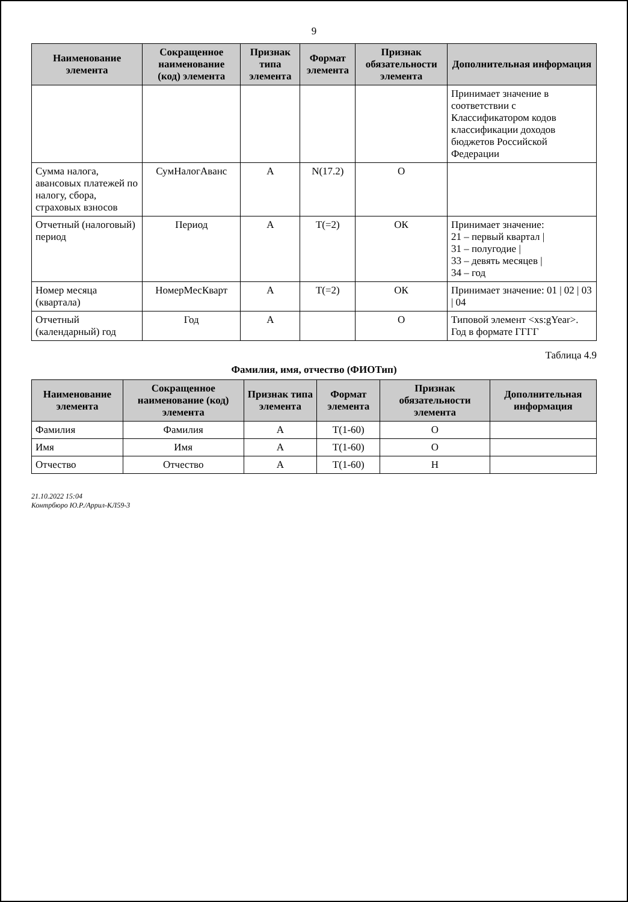9
| Наименование элемента | Сокращенное наименование (код) элемента | Признак типа элемента | Формат элемента | Признак обязательности элемента | Дополнительная информация |
| --- | --- | --- | --- | --- | --- |
| | | | | | Принимает значение в соответствии с Классификатором кодов классификации доходов бюджетов Российской Федерации |
| Сумма налога, авансовых платежей по налогу, сбора, страховых взносов | СумНалогАванс | А | N(17.2) | О | |
| Отчетный (налоговый) период | Период | А | T(=2) | ОК | Принимает значение: 21 – первый квартал / 31 – полугодие / 33 – девять месяцев / 34 – год |
| Номер месяца (квартала) | НомерМесКварт | А | T(=2) | ОК | Принимает значение: 01 / 02 / 03 / 04 |
| Отчетный (календарный) год | Год | А | | О | Типовой элемент <xs:gYear>. Год в формате ГГГГ |
Таблица 4.9
Фамилия, имя, отчество (ФИОТип)
| Наименование элемента | Сокращенное наименование (код) элемента | Признак типа элемента | Формат элемента | Признак обязательности элемента | Дополнительная информация |
| --- | --- | --- | --- | --- | --- |
| Фамилия | Фамилия | А | T(1-60) | О | |
| Имя | Имя | А | T(1-60) | О | |
| Отчество | Отчество | А | T(1-60) | Н | |
21.10.2022 15:04
Контрбюро Ю.Р./Аррил-КЛ59-3